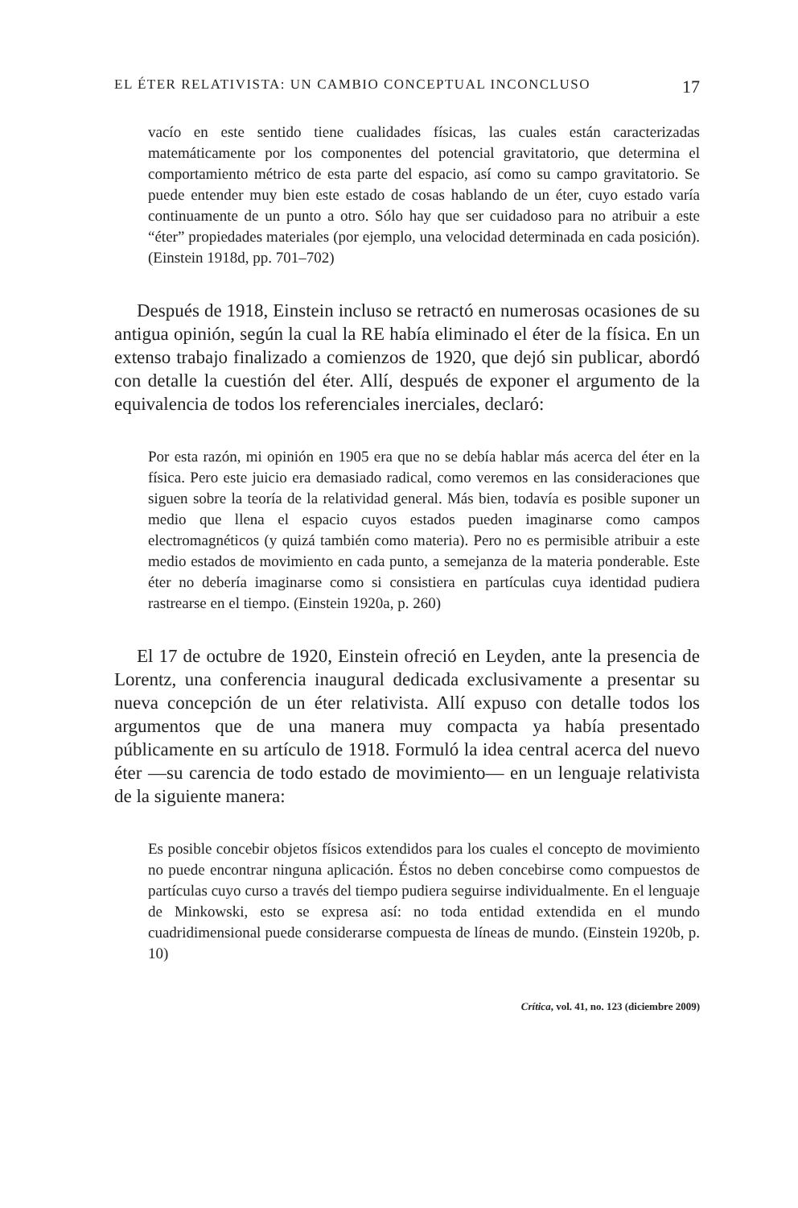EL ÉTER RELATIVISTA: UN CAMBIO CONCEPTUAL INCONCLUSO 17
vacío en este sentido tiene cualidades físicas, las cuales están caracterizadas matemáticamente por los componentes del potencial gravitatorio, que determina el comportamiento métrico de esta parte del espacio, así como su campo gravitatorio. Se puede entender muy bien este estado de cosas hablando de un éter, cuyo estado varía continuamente de un punto a otro. Sólo hay que ser cuidadoso para no atribuir a este “éter” propiedades materiales (por ejemplo, una velocidad determinada en cada posición). (Einstein 1918d, pp. 701–702)
Después de 1918, Einstein incluso se retractó en numerosas ocasiones de su antigua opinión, según la cual la RE había eliminado el éter de la física. En un extenso trabajo finalizado a comienzos de 1920, que dejó sin publicar, abordó con detalle la cuestión del éter. Allí, después de exponer el argumento de la equivalencia de todos los referenciales inerciales, declaró:
Por esta razón, mi opinión en 1905 era que no se debía hablar más acerca del éter en la física. Pero este juicio era demasiado radical, como veremos en las consideraciones que siguen sobre la teoría de la relatividad general. Más bien, todavía es posible suponer un medio que llena el espacio cuyos estados pueden imaginarse como campos electromagnéticos (y quizá también como materia). Pero no es permisible atribuir a este medio estados de movimiento en cada punto, a semejanza de la materia ponderable. Este éter no debería imaginarse como si consistiera en partículas cuya identidad pudiera rastrearse en el tiempo. (Einstein 1920a, p. 260)
El 17 de octubre de 1920, Einstein ofreció en Leyden, ante la presencia de Lorentz, una conferencia inaugural dedicada exclusivamente a presentar su nueva concepción de un éter relativista. Allí expuso con detalle todos los argumentos que de una manera muy compacta ya había presentado públicamente en su artículo de 1918. Formuló la idea central acerca del nuevo éter —su carencia de todo estado de movimiento— en un lenguaje relativista de la siguiente manera:
Es posible concebir objetos físicos extendidos para los cuales el concepto de movimiento no puede encontrar ninguna aplicación. Éstos no deben concebirse como compuestos de partículas cuyo curso a través del tiempo pudiera seguirse individualmente. En el lenguaje de Minkowski, esto se expresa así: no toda entidad extendida en el mundo cuadridimensional puede considerarse compuesta de líneas de mundo. (Einstein 1920b, p. 10)
Crítica, vol. 41, no. 123 (diciembre 2009)